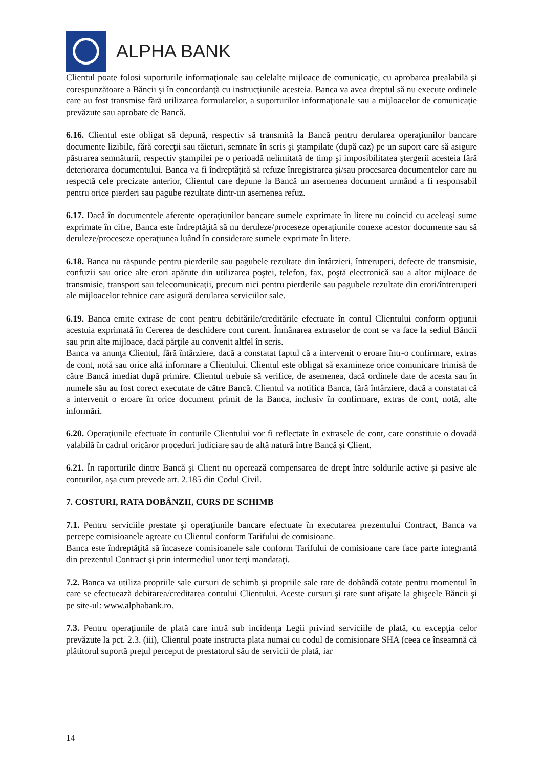ALPHA BANK
Clientul poate folosi suporturile informaţionale sau celelalte mijloace de comunicaţie, cu aprobarea prealabilă şi corespunzătoare a Băncii şi în concordanţă cu instrucţiunile acesteia. Banca va avea dreptul să nu execute ordinele care au fost transmise fără utilizarea formularelor, a suporturilor informaţionale sau a mijloacelor de comunicaţie prevăzute sau aprobate de Bancă.
6.16. Clientul este obligat să depună, respectiv să transmită la Bancă pentru derularea operaţiunilor bancare documente lizibile, fără corecţii sau tăieturi, semnate în scris şi ştampilate (după caz) pe un suport care să asigure păstrarea semnăturii, respectiv ştampilei pe o perioadă nelimitată de timp şi imposibilitatea ştergerii acesteia fără deteriorarea documentului. Banca va fi îndreptăţită să refuze înregistrarea şi/sau procesarea documentelor care nu respectă cele precizate anterior, Clientul care depune la Bancă un asemenea document urmând a fi responsabil pentru orice pierderi sau pagube rezultate dintr-un asemenea refuz.
6.17. Dacă în documentele aferente operaţiunilor bancare sumele exprimate în litere nu coincid cu aceleaşi sume exprimate în cifre, Banca este îndreptăţită să nu deruleze/proceseze operaţiunile conexe acestor documente sau să deruleze/proceseze operaţiunea luând în considerare sumele exprimate în litere.
6.18. Banca nu răspunde pentru pierderile sau pagubele rezultate din întârzieri, întreruperi, defecte de transmisie, confuzii sau orice alte erori apărute din utilizarea poştei, telefon, fax, poştă electronică sau a altor mijloace de transmisie, transport sau telecomunicaţii, precum nici pentru pierderile sau pagubele rezultate din erori/întreruperi ale mijloacelor tehnice care asigură derularea serviciilor sale.
6.19. Banca emite extrase de cont pentru debitările/creditările efectuate în contul Clientului conform opţiunii acestuia exprimată în Cererea de deschidere cont curent. Înmânarea extraselor de cont se va face la sediul Băncii sau prin alte mijloace, dacă părţile au convenit altfel în scris.
Banca va anunţa Clientul, fără întârziere, dacă a constatat faptul că a intervenit o eroare într-o confirmare, extras de cont, notă sau orice altă informare a Clientului. Clientul este obligat să examineze orice comunicare trimisă de către Bancă imediat după primire. Clientul trebuie să verifice, de asemenea, dacă ordinele date de acesta sau în numele său au fost corect executate de către Bancă. Clientul va notifica Banca, fără întârziere, dacă a constatat că a intervenit o eroare în orice document primit de la Banca, inclusiv în confirmare, extras de cont, notă, alte informări.
6.20. Operaţiunile efectuate în conturile Clientului vor fi reflectate în extrasele de cont, care constituie o dovadă valabilă în cadrul oricăror proceduri judiciare sau de altă natură între Bancă şi Client.
6.21. În raporturile dintre Bancă şi Client nu operează compensarea de drept între soldurile active şi pasive ale conturilor, aşa cum prevede art. 2.185 din Codul Civil.
7. COSTURI, RATA DOBÂNZII, CURS DE SCHIMB
7.1. Pentru serviciile prestate şi operaţiunile bancare efectuate în executarea prezentului Contract, Banca va percepe comisioanele agreate cu Clientul conform Tarifului de comisioane.
Banca este îndreptăţită să încaseze comisioanele sale conform Tarifului de comisioane care face parte integrantă din prezentul Contract şi prin intermediul unor terţi mandataţi.
7.2. Banca va utiliza propriile sale cursuri de schimb şi propriile sale rate de dobândă cotate pentru momentul în care se efectuează debitarea/creditarea contului Clientului. Aceste cursuri şi rate sunt afişate la ghişeele Băncii şi pe site-ul: www.alphabank.ro.
7.3. Pentru operaţiunile de plată care intră sub incidenţa Legii privind serviciile de plată, cu excepţia celor prevăzute la pct. 2.3. (iii), Clientul poate instructa plata numai cu codul de comisionare SHA (ceea ce înseamnă că plătitorul suportă preţul perceput de prestatorul său de servicii de plată, iar
14